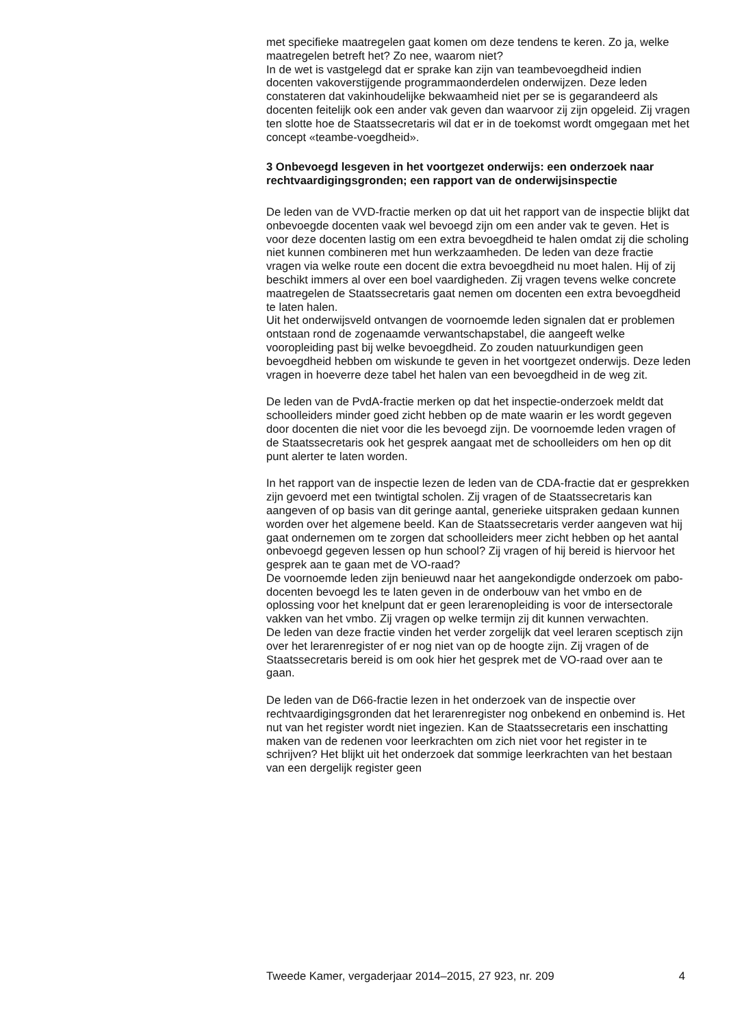met specifieke maatregelen gaat komen om deze tendens te keren. Zo ja, welke maatregelen betreft het? Zo nee, waarom niet?
In de wet is vastgelegd dat er sprake kan zijn van teambevoegdheid indien docenten vakoverstijgende programmaonderdelen onderwijzen. Deze leden constateren dat vakinhoudelijke bekwaamheid niet per se is gegarandeerd als docenten feitelijk ook een ander vak geven dan waarvoor zij zijn opgeleid. Zij vragen ten slotte hoe de Staatssecretaris wil dat er in de toekomst wordt omgegaan met het concept «teambe-voegdheid».
3 Onbevoegd lesgeven in het voortgezet onderwijs: een onderzoek naar rechtvaardigingsgronden; een rapport van de onderwijsinspectie
De leden van de VVD-fractie merken op dat uit het rapport van de inspectie blijkt dat onbevoegde docenten vaak wel bevoegd zijn om een ander vak te geven. Het is voor deze docenten lastig om een extra bevoegdheid te halen omdat zij die scholing niet kunnen combineren met hun werkzaamheden. De leden van deze fractie vragen via welke route een docent die extra bevoegdheid nu moet halen. Hij of zij beschikt immers al over een boel vaardigheden. Zij vragen tevens welke concrete maatregelen de Staatssecretaris gaat nemen om docenten een extra bevoegdheid te laten halen.
Uit het onderwijsveld ontvangen de voornoemde leden signalen dat er problemen ontstaan rond de zogenaamde verwantschapstabel, die aangeeft welke vooropleiding past bij welke bevoegdheid. Zo zouden natuurkundigen geen bevoegdheid hebben om wiskunde te geven in het voortgezet onderwijs. Deze leden vragen in hoeverre deze tabel het halen van een bevoegdheid in de weg zit.
De leden van de PvdA-fractie merken op dat het inspectie-onderzoek meldt dat schoolleiders minder goed zicht hebben op de mate waarin er les wordt gegeven door docenten die niet voor die les bevoegd zijn. De voornoemde leden vragen of de Staatssecretaris ook het gesprek aangaat met de schoolleiders om hen op dit punt alerter te laten worden.
In het rapport van de inspectie lezen de leden van de CDA-fractie dat er gesprekken zijn gevoerd met een twintigtal scholen. Zij vragen of de Staatssecretaris kan aangeven of op basis van dit geringe aantal, generieke uitspraken gedaan kunnen worden over het algemene beeld. Kan de Staatssecretaris verder aangeven wat hij gaat ondernemen om te zorgen dat schoolleiders meer zicht hebben op het aantal onbevoegd gegeven lessen op hun school? Zij vragen of hij bereid is hiervoor het gesprek aan te gaan met de VO-raad?
De voornoemde leden zijn benieuwd naar het aangekondigde onderzoek om pabo-docenten bevoegd les te laten geven in de onderbouw van het vmbo en de oplossing voor het knelpunt dat er geen lerarenopleiding is voor de intersectorale vakken van het vmbo. Zij vragen op welke termijn zij dit kunnen verwachten.
De leden van deze fractie vinden het verder zorgelijk dat veel leraren sceptisch zijn over het lerarenregister of er nog niet van op de hoogte zijn. Zij vragen of de Staatssecretaris bereid is om ook hier het gesprek met de VO-raad over aan te gaan.
De leden van de D66-fractie lezen in het onderzoek van de inspectie over rechtvaardigingsgronden dat het lerarenregister nog onbekend en onbemind is. Het nut van het register wordt niet ingezien. Kan de Staatssecretaris een inschatting maken van de redenen voor leerkrachten om zich niet voor het register in te schrijven? Het blijkt uit het onderzoek dat sommige leerkrachten van het bestaan van een dergelijk register geen
Tweede Kamer, vergaderjaar 2014–2015, 27 923, nr. 209 4